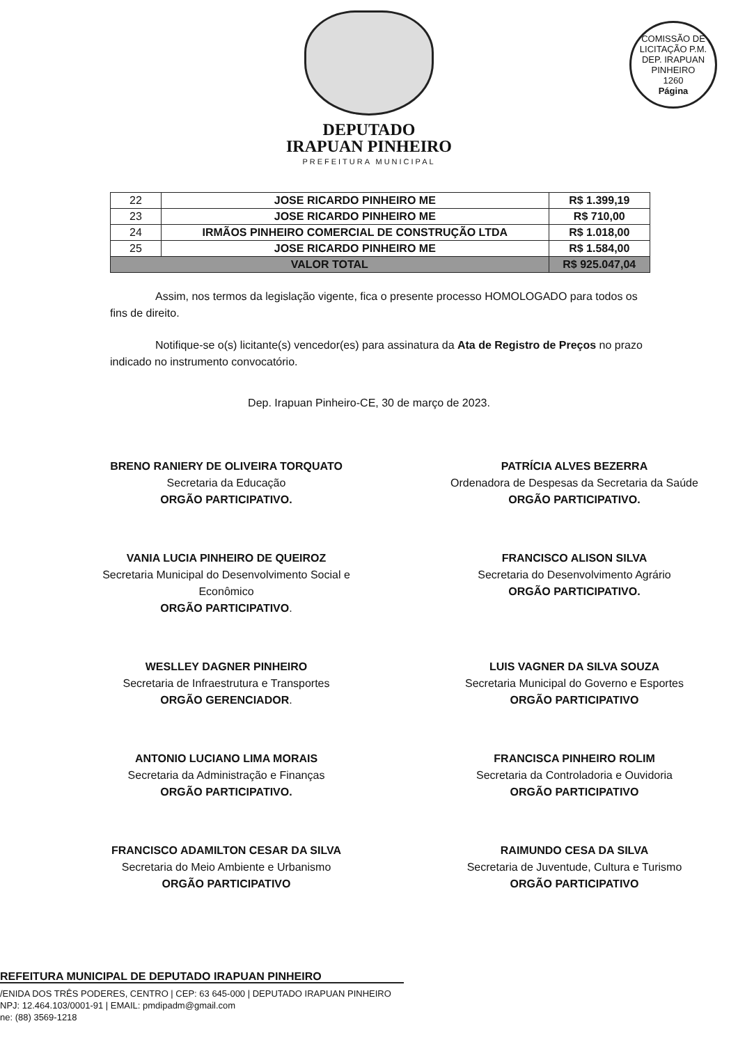COMISSÃO DE LICITAÇÃO P.M. DEP. IRAPUAN PINHEIRO
1260
Página
DEPUTADO
IRAPUAN PINHEIRO
PREFEITURA MUNICIPAL
| 22 | JOSE RICARDO PINHEIRO ME | R$ 1.399,19 |
| 23 | JOSE RICARDO PINHEIRO ME | R$ 710,00 |
| 24 | IRMÃOS PINHEIRO COMERCIAL DE CONSTRUÇÃO LTDA | R$ 1.018,00 |
| 25 | JOSE RICARDO PINHEIRO ME | R$ 1.584,00 |
| VALOR TOTAL | | R$ 925.047,04 |
Assim, nos termos da legislação vigente, fica o presente processo HOMOLOGADO para todos os fins de direito.
Notifique-se o(s) licitante(s) vencedor(es) para assinatura da Ata de Registro de Preços no prazo indicado no instrumento convocatório.
Dep. Irapuan Pinheiro-CE, 30 de março de 2023.
BRENO RANIERY DE OLIVEIRA TORQUATO
Secretaria da Educação
ORGÃO PARTICIPATIVO.
PATRÍCIA ALVES BEZERRA
Ordenadora de Despesas da Secretaria da Saúde
ORGÃO PARTICIPATIVO.
VANIA LUCIA PINHEIRO DE QUEIROZ
Secretaria Municipal do Desenvolvimento Social e Econômico
ORGÃO PARTICIPATIVO.
FRANCISCO ALISON SILVA
Secretaria do Desenvolvimento Agrário
ORGÃO PARTICIPATIVO.
WESLLEY DAGNER PINHEIRO
Secretaria de Infraestrutura e Transportes
ORGÃO GERENCIADOR.
LUIS VAGNER DA SILVA SOUZA
Secretaria Municipal do Governo e Esportes
ORGÃO PARTICIPATIVO
ANTONIO LUCIANO LIMA MORAIS
Secretaria da Administração e Finanças
ORGÃO PARTICIPATIVO.
FRANCISCA PINHEIRO ROLIM
Secretaria da Controladoria e Ouvidoria
ORGÃO PARTICIPATIVO
FRANCISCO ADAMILTON CESAR DA SILVA
Secretaria do Meio Ambiente e Urbanismo
ORGÃO PARTICIPATIVO
RAIMUNDO CESA DA SILVA
Secretaria de Juventude, Cultura e Turismo
ORGÃO PARTICIPATIVO
REFEITURA MUNICIPAL DE DEPUTADO IRAPUAN PINHEIRO
/ENIDA DOS TRÊS PODERES, CENTRO | CEP: 63 645-000 | DEPUTADO IRAPUAN PINHEIRO
NPJ: 12.464.103/0001-91 | EMAIL: pmdipadm@gmail.com
ne: (88) 3569-1218